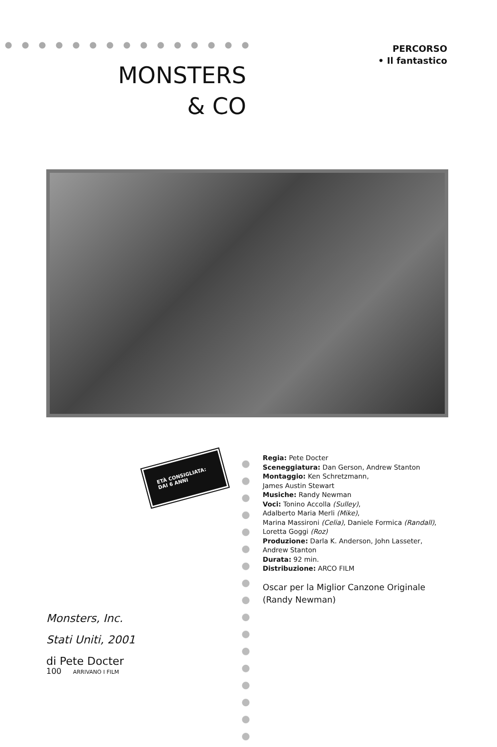PERCORSO
• Il fantastico
MONSTERS
& CO
ETÀ CONSIGLIATA:
DAI 6 ANNI
Regia: Pete Docter
Sceneggiatura: Dan Gerson, Andrew Stanton
Montaggio: Ken Schretzmann,
James Austin Stewart
Musiche: Randy Newman
Voci: Tonino Accolla (Sulley),
Adalberto Maria Merli (Mike),
Marina Massironi (Celia), Daniele Formica (Randall),
Loretta Goggi (Roz)
Produzione: Darla K. Anderson, John Lasseter,
Andrew Stanton
Durata: 92 min.
Distribuzione: ARCO FILM
Oscar per la Miglior Canzone Originale
(Randy Newman)
Monsters, Inc.
Stati Uniti, 2001
di Pete Docter
100 ARRIVANO I FILM